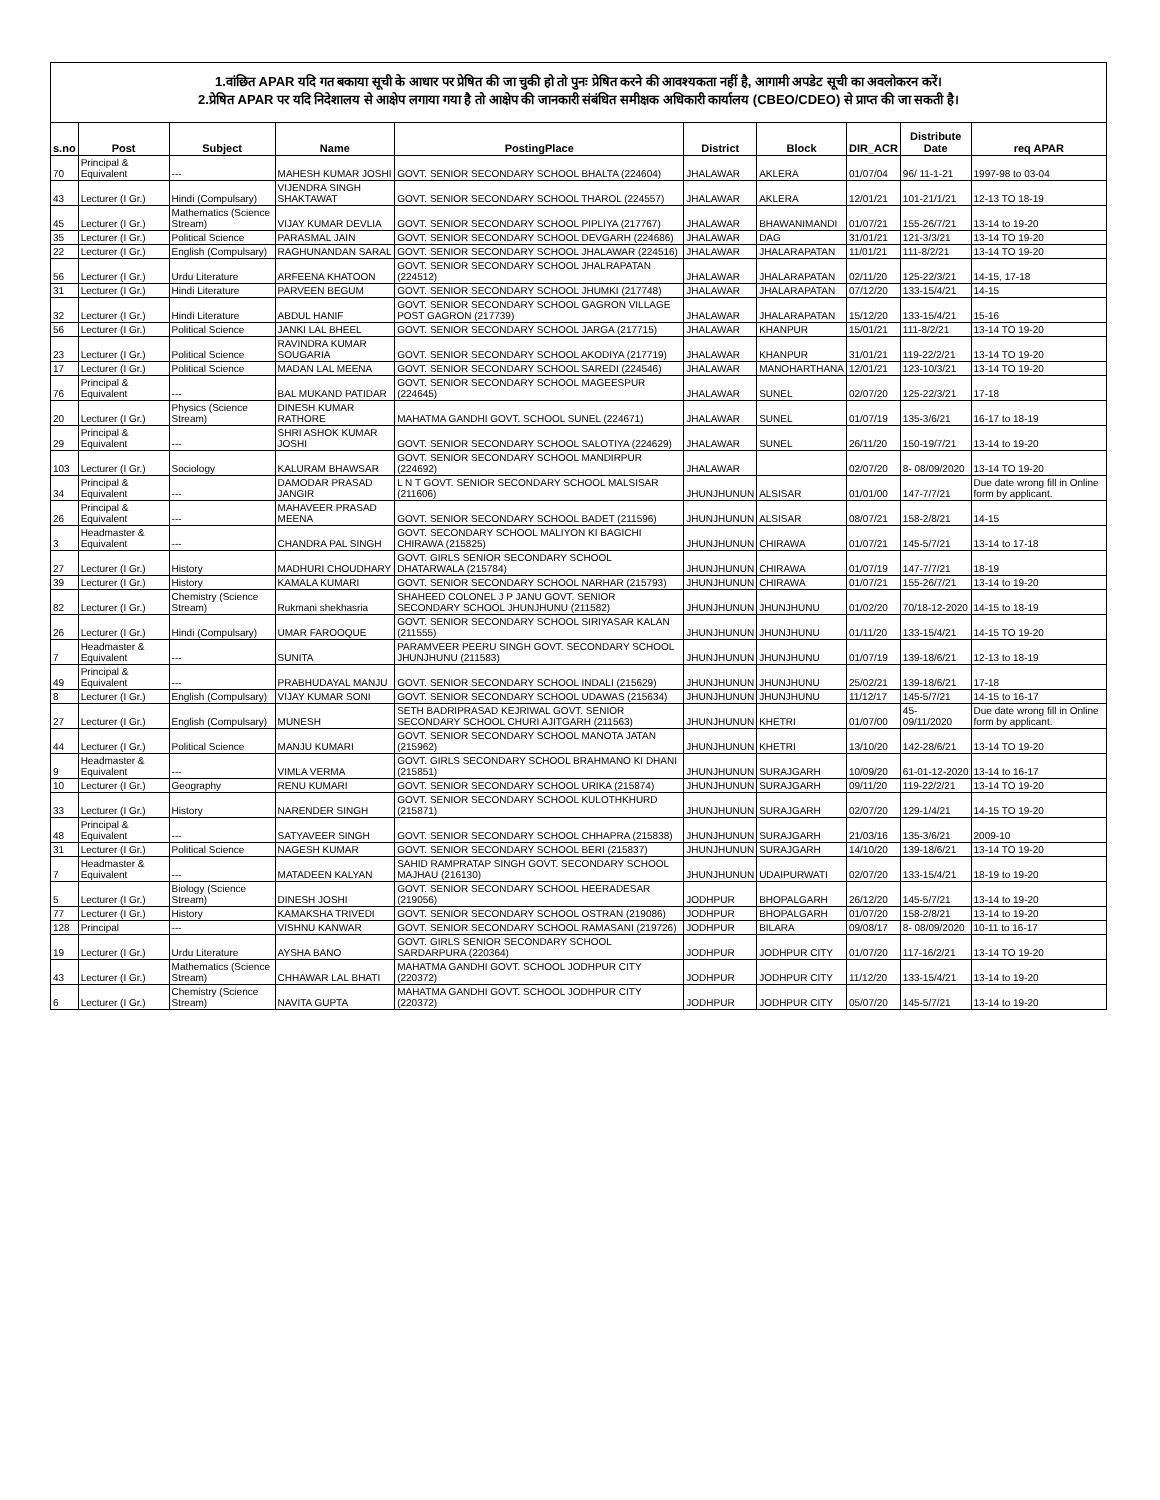1.वांछित APAR यदि गत बकाया सूची के आधार पर प्रेषित की जा चुकी हो तो पुनः प्रेषित करने की आवश्यकता नहीं है, आगामी अपडेट सूची का अवलोकरन करें।
2.प्रेषित APAR पर यदि निदेशालय से आक्षेप लगाया गया है तो आक्षेप की जानकारी संबंधित समीक्षक अधिकारी कार्यालय (CBEO/CDEO) से प्राप्त की जा सकती है।
| s.no | Post | Subject | Name | PostingPlace | District | Block | DIR_ACR | Distribute Date | req APAR |
| --- | --- | --- | --- | --- | --- | --- | --- | --- | --- |
| 70 | Principal & Equivalent | --- | MAHESH KUMAR JOSHI | GOVT. SENIOR SECONDARY SCHOOL BHALTA (224604) | JHALAWAR | AKLERA | 01/07/04 | 96/ 11-1-21 | 1997-98 to 03-04 |
| 43 | Lecturer (I Gr.) | Hindi (Compulsary) | VIJENDRA SINGH SHAKTAWAT | GOVT. SENIOR SECONDARY SCHOOL THAROL (224557) | JHALAWAR | AKLERA | 12/01/21 | 101-21/1/21 | 12-13 TO 18-19 |
| 45 | Lecturer (I Gr.) | Mathematics (Science Stream) | VIJAY KUMAR DEVLIA | GOVT. SENIOR SECONDARY SCHOOL PIPLIYA (217767) | JHALAWAR | BHAWANIMANDI | 01/07/21 | 155-26/7/21 | 13-14 to 19-20 |
| 35 | Lecturer (I Gr.) | Political Science | PARASMAL JAIN | GOVT. SENIOR SECONDARY SCHOOL DEVGARH (224686) | JHALAWAR | DAG | 31/01/21 | 121-3/3/21 | 13-14 TO 19-20 |
| 22 | Lecturer (I Gr.) | English (Compulsary) | RAGHUNANDAN SARAL | GOVT. SENIOR SECONDARY SCHOOL JHALAWAR (224516) | JHALAWAR | JHALARAPATAN | 11/01/21 | 111-8/2/21 | 13-14 TO 19-20 |
| 56 | Lecturer (I Gr.) | Urdu Literature | ARFEENA KHATOON | GOVT. SENIOR SECONDARY SCHOOL JHALRAPATAN (224512) | JHALAWAR | JHALARAPATAN | 02/11/20 | 125-22/3/21 | 14-15, 17-18 |
| 31 | Lecturer (I Gr.) | Hindi Literature | PARVEEN BEGUM | GOVT. SENIOR SECONDARY SCHOOL JHUMKI (217748) | JHALAWAR | JHALARAPATAN | 07/12/20 | 133-15/4/21 | 14-15 |
| 32 | Lecturer (I Gr.) | Hindi Literature | ABDUL HANIF | GOVT. SENIOR SECONDARY SCHOOL GAGRON VILLAGE POST GAGRON (217739) | JHALAWAR | JHALARAPATAN | 15/12/20 | 133-15/4/21 | 15-16 |
| 56 | Lecturer (I Gr.) | Political Science | JANKI LAL BHEEL | GOVT. SENIOR SECONDARY SCHOOL JARGA (217715) | JHALAWAR | KHANPUR | 15/01/21 | 111-8/2/21 | 13-14 TO 19-20 |
| 23 | Lecturer (I Gr.) | Political Science | RAVINDRA KUMAR SOUGARIA | GOVT. SENIOR SECONDARY SCHOOL AKODIYA (217719) | JHALAWAR | KHANPUR | 31/01/21 | 119-22/2/21 | 13-14 TO 19-20 |
| 17 | Lecturer (I Gr.) | Political Science | MADAN LAL MEENA | GOVT. SENIOR SECONDARY SCHOOL SAREDI (224546) | JHALAWAR | MANOHARTHANA | 12/01/21 | 123-10/3/21 | 13-14 TO 19-20 |
| 76 | Principal & Equivalent | --- | BAL MUKAND PATIDAR | GOVT. SENIOR SECONDARY SCHOOL MAGEESPUR (224645) | JHALAWAR | SUNEL | 02/07/20 | 125-22/3/21 | 17-18 |
| 20 | Lecturer (I Gr.) | Physics (Science Stream) | DINESH KUMAR RATHORE | MAHATMA GANDHI GOVT. SCHOOL SUNEL (224671) | JHALAWAR | SUNEL | 01/07/19 | 135-3/6/21 | 16-17 to 18-19 |
| 29 | Principal & Equivalent | --- | SHRI ASHOK KUMAR JOSHI | GOVT. SENIOR SECONDARY SCHOOL SALOTIYA (224629) | JHALAWAR | SUNEL | 26/11/20 | 150-19/7/21 | 13-14 to 19-20 |
| 103 | Lecturer (I Gr.) | Sociology | KALURAM BHAWSAR | GOVT. SENIOR SECONDARY SCHOOL MANDIRPUR (224692) | JHALAWAR | | 02/07/20 | 8- 08/09/2020 | 13-14 TO 19-20 |
| 34 | Principal & Equivalent | --- | DAMODAR PRASAD JANGIR | L N T GOVT. SENIOR SECONDARY SCHOOL MALSISAR (211606) | JHUNJHUNUN | ALSISAR | 01/01/00 | 147-7/7/21 | Due date wrong fill in Online form by applicant. |
| 26 | Principal & Equivalent | --- | MAHAVEER PRASAD MEENA | GOVT. SENIOR SECONDARY SCHOOL BADET (211596) | JHUNJHUNUN | ALSISAR | 08/07/21 | 158-2/8/21 | 14-15 |
| 3 | Headmaster & Equivalent | --- | CHANDRA PAL SINGH | GOVT. SECONDARY SCHOOL MALIYON KI BAGICHI CHIRAWA (215825) | JHUNJHUNUN | CHIRAWA | 01/07/21 | 145-5/7/21 | 13-14 to 17-18 |
| 27 | Lecturer (I Gr.) | History | MADHURI CHOUDHARY | GOVT. GIRLS SENIOR SECONDARY SCHOOL DHATARWALA (215784) | JHUNJHUNUN | CHIRAWA | 01/07/19 | 147-7/7/21 | 18-19 |
| 39 | Lecturer (I Gr.) | History | KAMALA KUMARI | GOVT. SENIOR SECONDARY SCHOOL NARHAR (215793) | JHUNJHUNUN | CHIRAWA | 01/07/21 | 155-26/7/21 | 13-14 to 19-20 |
| 82 | Lecturer (I Gr.) | Chemistry (Science Stream) | Rukmani shekhasria | SHAHEED COLONEL J P JANU GOVT. SENIOR SECONDARY SCHOOL JHUNJHUNU (211582) | JHUNJHUNUN | JHUNJHUNU | 01/02/20 | 70/18-12-2020 | 14-15 to 18-19 |
| 26 | Lecturer (I Gr.) | Hindi (Compulsary) | UMAR FAROOQUE | GOVT. SENIOR SECONDARY SCHOOL SIRIYASAR KALAN (211555) | JHUNJHUNUN | JHUNJHUNU | 01/11/20 | 133-15/4/21 | 14-15 TO 19-20 |
| 7 | Headmaster & Equivalent | --- | SUNITA | PARAMVEER PEERU SINGH GOVT. SECONDARY SCHOOL JHUNJHUNU (211583) | JHUNJHUNUN | JHUNJHUNU | 01/07/19 | 139-18/6/21 | 12-13 to 18-19 |
| 49 | Principal & Equivalent | --- | PRABHUDAYAL MANJU | GOVT. SENIOR SECONDARY SCHOOL INDALI (215629) | JHUNJHUNUN | JHUNJHUNU | 25/02/21 | 139-18/6/21 | 17-18 |
| 8 | Lecturer (I Gr.) | English (Compulsary) | VIJAY KUMAR SONI | GOVT. SENIOR SECONDARY SCHOOL UDAWAS (215634) | JHUNJHUNUN | JHUNJHUNU | 11/12/17 | 145-5/7/21 | 14-15 to 16-17 |
| 27 | Lecturer (I Gr.) | English (Compulsary) | MUNESH | SETH BADRIPRASAD KEJRIWAL GOVT. SENIOR SECONDARY SCHOOL CHURI AJITGARH (211563) | JHUNJHUNUN | KHETRI | 01/07/00 | 45- 09/11/2020 | Due date wrong fill in Online form by applicant. |
| 44 | Lecturer (I Gr.) | Political Science | MANJU KUMARI | GOVT. SENIOR SECONDARY SCHOOL MANOTA JATAN (215962) | JHUNJHUNUN | KHETRI | 13/10/20 | 142-28/6/21 | 13-14 TO 19-20 |
| 9 | Headmaster & Equivalent | --- | VIMLA VERMA | GOVT. GIRLS SECONDARY SCHOOL BRAHMANO KI DHANI (215851) | JHUNJHUNUN | SURAJGARH | 10/09/20 | 61-01-12-2020 | 13-14 to 16-17 |
| 10 | Lecturer (I Gr.) | Geography | RENU KUMARI | GOVT. SENIOR SECONDARY SCHOOL URIKA (215874) | JHUNJHUNUN | SURAJGARH | 09/11/20 | 119-22/2/21 | 13-14 TO 19-20 |
| 33 | Lecturer (I Gr.) | History | NARENDER SINGH | GOVT. SENIOR SECONDARY SCHOOL KULOTHKHURD (215871) | JHUNJHUNUN | SURAJGARH | 02/07/20 | 129-1/4/21 | 14-15 TO 19-20 |
| 48 | Principal & Equivalent | --- | SATYAVEER SINGH | GOVT. SENIOR SECONDARY SCHOOL CHHAPRA (215838) | JHUNJHUNUN | SURAJGARH | 21/03/16 | 135-3/6/21 | 2009-10 |
| 31 | Lecturer (I Gr.) | Political Science | NAGESH KUMAR | GOVT. SENIOR SECONDARY SCHOOL BERI (215837) | JHUNJHUNUN | SURAJGARH | 14/10/20 | 139-18/6/21 | 13-14 TO 19-20 |
| 7 | Headmaster & Equivalent | --- | MATADEEN KALYAN | SAHID RAMPRATAP SINGH GOVT. SECONDARY SCHOOL MAJHAU (216130) | JHUNJHUNUN | UDAIPURWATI | 02/07/20 | 133-15/4/21 | 18-19 to 19-20 |
| 5 | Lecturer (I Gr.) | Biology (Science Stream) | DINESH JOSHI | GOVT. SENIOR SECONDARY SCHOOL HEERADESAR (219056) | JODHPUR | BHOPALGARH | 26/12/20 | 145-5/7/21 | 13-14 to 19-20 |
| 77 | Lecturer (I Gr.) | History | KAMAKSHA TRIVEDI | GOVT. SENIOR SECONDARY SCHOOL OSTRAN (219086) | JODHPUR | BHOPALGARH | 01/07/20 | 158-2/8/21 | 13-14 to 19-20 |
| 128 | Principal | --- | VISHNU KANWAR | GOVT. SENIOR SECONDARY SCHOOL RAMASANI (219726) | JODHPUR | BILARA | 09/08/17 | 8- 08/09/2020 | 10-11 to 16-17 |
| 19 | Lecturer (I Gr.) | Urdu Literature | AYSHA BANO | GOVT. GIRLS SENIOR SECONDARY SCHOOL SARDARPURA (220364) | JODHPUR | JODHPUR CITY | 01/07/20 | 117-16/2/21 | 13-14 TO 19-20 |
| 43 | Lecturer (I Gr.) | Mathematics (Science Stream) | CHHAWAR LAL BHATI | MAHATMA GANDHI GOVT. SCHOOL JODHPUR CITY (220372) | JODHPUR | JODHPUR CITY | 11/12/20 | 133-15/4/21 | 13-14 to 19-20 |
| 6 | Lecturer (I Gr.) | Chemistry (Science Stream) | NAVITA GUPTA | MAHATMA GANDHI GOVT. SCHOOL JODHPUR CITY (220372) | JODHPUR | JODHPUR CITY | 05/07/20 | 145-5/7/21 | 13-14 to 19-20 |